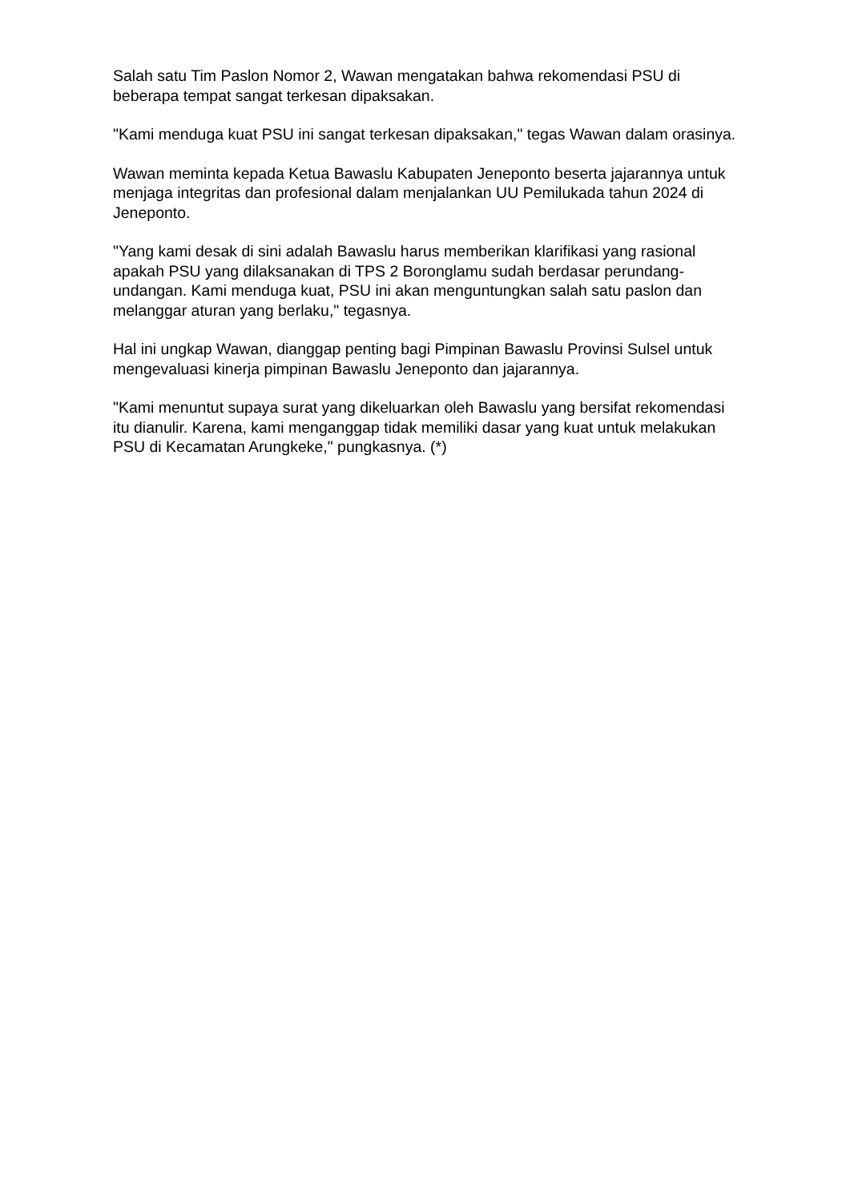Salah satu Tim Paslon Nomor 2, Wawan mengatakan bahwa rekomendasi PSU di beberapa tempat sangat terkesan dipaksakan.
"Kami menduga kuat PSU ini sangat terkesan dipaksakan," tegas Wawan dalam orasinya.
Wawan meminta kepada Ketua Bawaslu Kabupaten Jeneponto beserta jajarannya untuk menjaga integritas dan profesional dalam menjalankan UU Pemilukada tahun 2024 di Jeneponto.
"Yang kami desak di sini adalah Bawaslu harus memberikan klarifikasi yang rasional apakah PSU yang dilaksanakan di TPS 2 Boronglamu sudah berdasar perundang-undangan. Kami menduga kuat, PSU ini akan menguntungkan salah satu paslon dan melanggar aturan yang berlaku," tegasnya.
Hal ini ungkap Wawan, dianggap penting bagi Pimpinan Bawaslu Provinsi Sulsel untuk mengevaluasi kinerja pimpinan Bawaslu Jeneponto dan jajarannya.
"Kami menuntut supaya surat yang dikeluarkan oleh Bawaslu yang bersifat rekomendasi itu dianulir. Karena, kami menganggap tidak memiliki dasar yang kuat untuk melakukan PSU di Kecamatan Arungkeke," pungkasnya. (*)